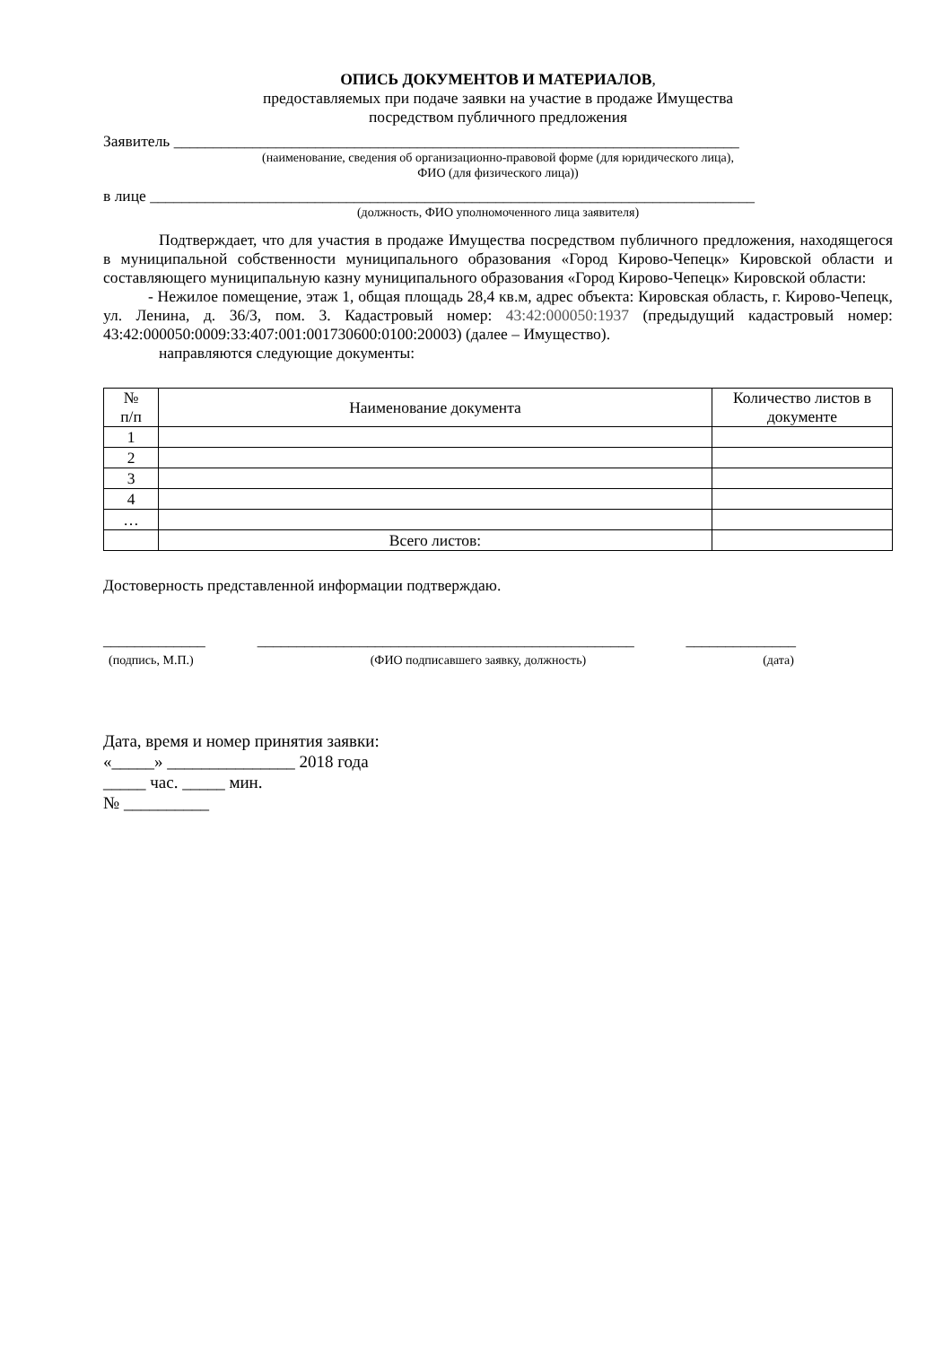ОПИСЬ ДОКУМЕНТОВ И МАТЕРИАЛОВ,
предоставляемых при подаче заявки на участие в продаже Имущества
посредством публичного предложения
Заявитель ________________________________________________________________________
(наименование, сведения об организационно-правовой форме (для юридического лица),
ФИО (для физического лица))
в лице _____________________________________________________________________________
(должность, ФИО уполномоченного лица заявителя)
Подтверждает, что для участия в продаже Имущества посредством публичного предложения, находящегося в муниципальной собственности муниципального образования «Город Кирово-Чепецк» Кировской области и составляющего муниципальную казну муниципального образования «Город Кирово-Чепецк» Кировской области:
- Нежилое помещение, этаж 1, общая площадь 28,4 кв.м, адрес объекта: Кировская область, г. Кирово-Чепецк, ул. Ленина, д. 36/3, пом. 3. Кадастровый номер: 43:42:000050:1937 (предыдущий кадастровый номер: 43:42:000050:0009:33:407:001:001730600:0100:20003) (далее – Имущество).
направляются следующие документы:
| № п/п | Наименование документа | Количество листов в документе |
| --- | --- | --- |
| 1 | | |
| 2 | | |
| 3 | | |
| 4 | | |
| … | | |
| | Всего листов: | |
Достоверность представленной информации подтверждаю.
_____________ ________________________________________________ ______________
(подпись, М.П.) (ФИО подписавшего заявку, должность) (дата)
Дата, время и номер принятия заявки:
«_____» _______________ 2018 года
_____ час. _____ мин.
№ __________